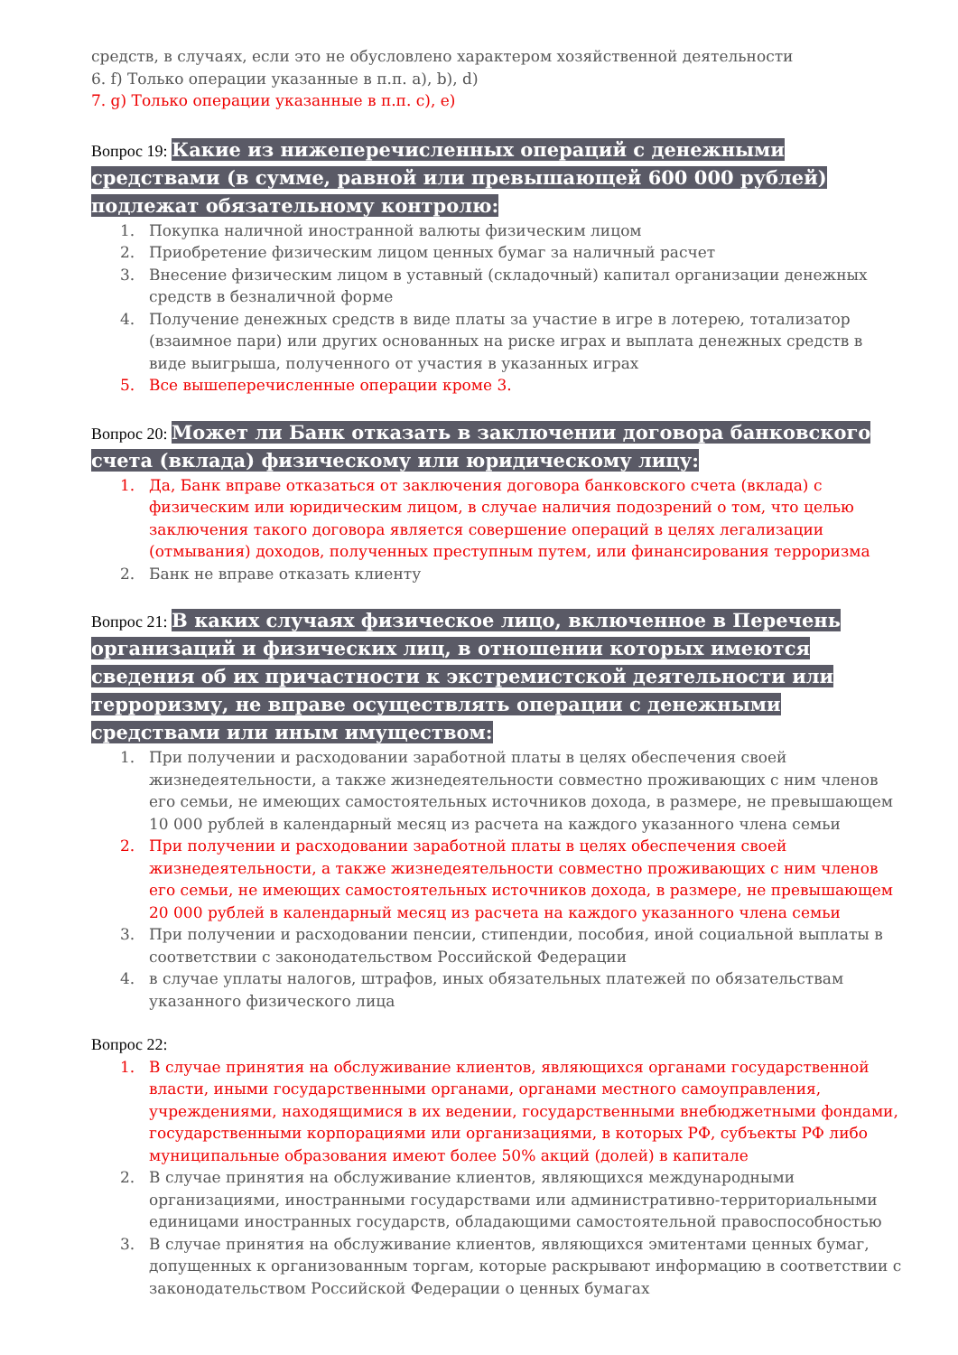средств, в случаях, если это не обусловлено характером хозяйственной деятельности
6. f) Только операции указанные в п.п. a), b), d)
7. g) Только операции указанные в п.п. c), e)
Вопрос 19: Какие из нижеперечисленных операций с денежными средствами (в сумме, равной или превышающей 600 000 рублей) подлежат обязательному контролю:
1. Покупка наличной иностранной валюты физическим лицом
2. Приобретение физическим лицом ценных бумаг за наличный расчет
3. Внесение физическим лицом в уставный (складочный) капитал организации денежных средств в безналичной форме
4. Получение денежных средств в виде платы за участие в игре в лотерею, тотализатор (взаимное пари) или других основанных на риске играх и выплата денежных средств в виде выигрыша, полученного от участия в указанных играх
5. Все вышеперечисленные операции кроме 3.
Вопрос 20: Может ли Банк отказать в заключении договора банковского счета (вклада) физическому или юридическому лицу:
1. Да, Банк вправе отказаться от заключения договора банковского счета (вклада) с физическим или юридическим лицом, в случае наличия подозрений о том, что целью заключения такого договора является совершение операций в целях легализации (отмывания) доходов, полученных преступным путем, или финансирования терроризма
2. Банк не вправе отказать клиенту
Вопрос 21: В каких случаях физическое лицо, включенное в Перечень организаций и физических лиц, в отношении которых имеются сведения об их причастности к экстремистской деятельности или терроризму, не вправе осуществлять операции с денежными средствами или иным имуществом:
1. При получении и расходовании заработной платы в целях обеспечения своей жизнедеятельности, а также жизнедеятельности совместно проживающих с ним членов его семьи, не имеющих самостоятельных источников дохода, в размере, не превышающем 10 000 рублей в календарный месяц из расчета на каждого указанного члена семьи
2. При получении и расходовании заработной платы в целях обеспечения своей жизнедеятельности, а также жизнедеятельности совместно проживающих с ним членов его семьи, не имеющих самостоятельных источников дохода, в размере, не превышающем 20 000 рублей в календарный месяц из расчета на каждого указанного члена семьи
3. При получении и расходовании пенсии, стипендии, пособия, иной социальной выплаты в соответствии с законодательством Российской Федерации
4. в случае уплаты налогов, штрафов, иных обязательных платежей по обязательствам указанного физического лица
Вопрос 22:
1. В случае принятия на обслуживание клиентов, являющихся органами государственной власти, иными государственными органами, органами местного самоуправления, учреждениями, находящимися в их ведении, государственными внебюджетными фондами, государственными корпорациями или организациями, в которых РФ, субъекты РФ либо муниципальные образования имеют более 50% акций (долей) в капитале
2. В случае принятия на обслуживание клиентов, являющихся международными организациями, иностранными государствами или административно-территориальными единицами иностранных государств, обладающими самостоятельной правоспособностью
3. В случае принятия на обслуживание клиентов, являющихся эмитентами ценных бумаг, допущенных к организованным торгам, которые раскрывают информацию в соответствии с законодательством Российской Федерации о ценных бумагах